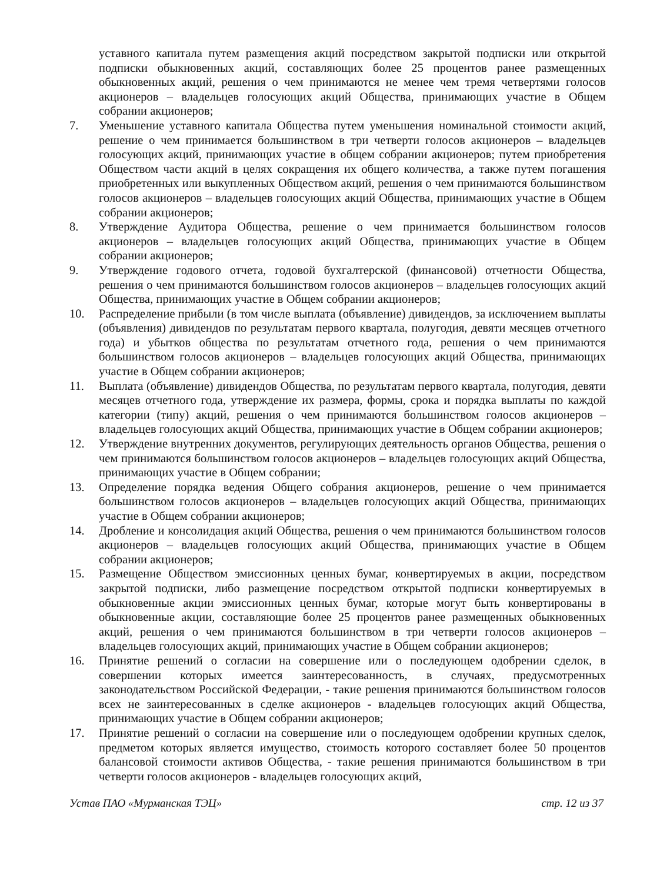уставного капитала путем размещения акций посредством закрытой подписки или открытой подписки обыкновенных акций, составляющих более 25 процентов ранее размещенных обыкновенных акций, решения о чем принимаются не менее чем тремя четвертями голосов акционеров – владельцев голосующих акций Общества, принимающих участие в Общем собрании акционеров;
7. Уменьшение уставного капитала Общества путем уменьшения номинальной стоимости акций, решение о чем принимается большинством в три четверти голосов акционеров – владельцев голосующих акций, принимающих участие в общем собрании акционеров; путем приобретения Обществом части акций в целях сокращения их общего количества, а также путем погашения приобретенных или выкупленных Обществом акций, решения о чем принимаются большинством голосов акционеров – владельцев голосующих акций Общества, принимающих участие в Общем собрании акционеров;
8. Утверждение Аудитора Общества, решение о чем принимается большинством голосов акционеров – владельцев голосующих акций Общества, принимающих участие в Общем собрании акционеров;
9. Утверждение годового отчета, годовой бухгалтерской (финансовой) отчетности Общества, решения о чем принимаются большинством голосов акционеров – владельцев голосующих акций Общества, принимающих участие в Общем собрании акционеров;
10. Распределение прибыли (в том числе выплата (объявление) дивидендов, за исключением выплаты (объявления) дивидендов по результатам первого квартала, полугодия, девяти месяцев отчетного года) и убытков общества по результатам отчетного года, решения о чем принимаются большинством голосов акционеров – владельцев голосующих акций Общества, принимающих участие в Общем собрании акционеров;
11. Выплата (объявление) дивидендов Общества, по результатам первого квартала, полугодия, девяти месяцев отчетного года, утверждение их размера, формы, срока и порядка выплаты по каждой категории (типу) акций, решения о чем принимаются большинством голосов акционеров – владельцев голосующих акций Общества, принимающих участие в Общем собрании акционеров;
12. Утверждение внутренних документов, регулирующих деятельность органов Общества, решения о чем принимаются большинством голосов акционеров – владельцев голосующих акций Общества, принимающих участие в Общем собрании;
13. Определение порядка ведения Общего собрания акционеров, решение о чем принимается большинством голосов акционеров – владельцев голосующих акций Общества, принимающих участие в Общем собрании акционеров;
14. Дробление и консолидация акций Общества, решения о чем принимаются большинством голосов акционеров – владельцев голосующих акций Общества, принимающих участие в Общем собрании акционеров;
15. Размещение Обществом эмиссионных ценных бумаг, конвертируемых в акции, посредством закрытой подписки, либо размещение посредством открытой подписки конвертируемых в обыкновенные акции эмиссионных ценных бумаг, которые могут быть конвертированы в обыкновенные акции, составляющие более 25 процентов ранее размещенных обыкновенных акций, решения о чем принимаются большинством в три четверти голосов акционеров – владельцев голосующих акций, принимающих участие в Общем собрании акционеров;
16. Принятие решений о согласии на совершение или о последующем одобрении сделок, в совершении которых имеется заинтересованность, в случаях, предусмотренных законодательством Российской Федерации, - такие решения принимаются большинством голосов всех не заинтересованных в сделке акционеров - владельцев голосующих акций Общества, принимающих участие в Общем собрании акционеров;
17. Принятие решений о согласии на совершение или о последующем одобрении крупных сделок, предметом которых является имущество, стоимость которого составляет более 50 процентов балансовой стоимости активов Общества, - такие решения принимаются большинством в три четверти голосов акционеров - владельцев голосующих акций,
Устав ПАО «Мурманская ТЭЦ» стр. 12 из 37